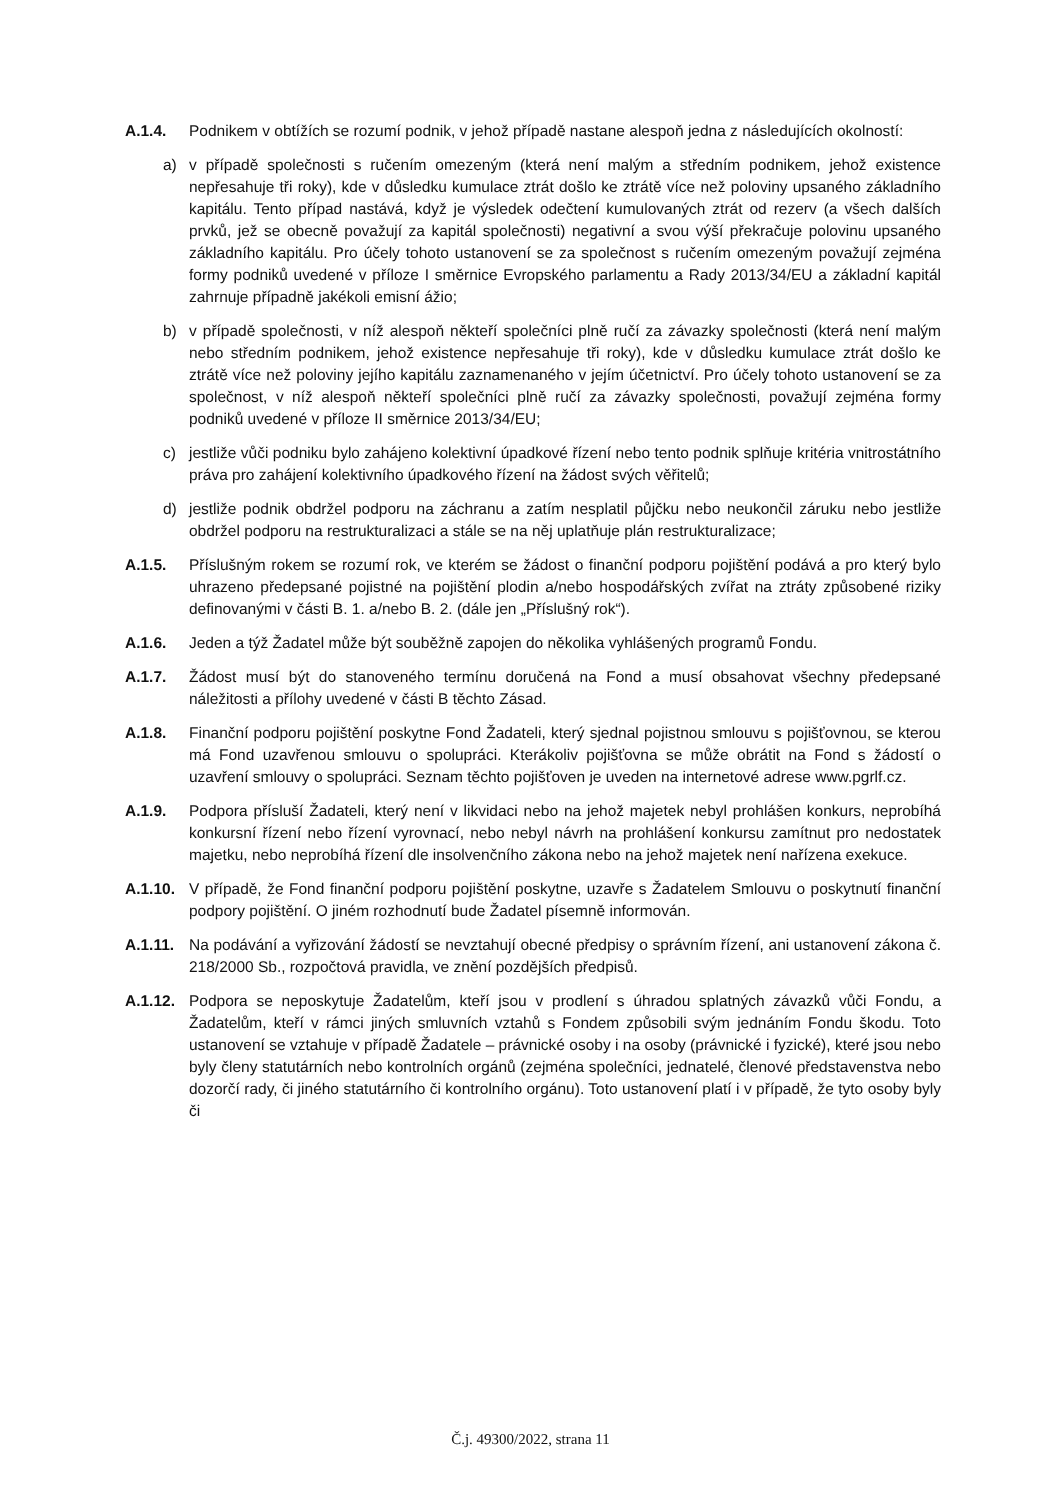A.1.4. Podnikem v obtížích se rozumí podnik, v jehož případě nastane alespoň jedna z následujících okolností:
a) v případě společnosti s ručením omezeným (která není malým a středním podnikem, jehož existence nepřesahuje tři roky), kde v důsledku kumulace ztrát došlo ke ztrátě více než poloviny upsaného základního kapitálu. Tento případ nastává, když je výsledek odečtení kumulovaných ztrát od rezerv (a všech dalších prvků, jež se obecně považují za kapitál společnosti) negativní a svou výší překračuje polovinu upsaného základního kapitálu. Pro účely tohoto ustanovení se za společnost s ručením omezeným považují zejména formy podniků uvedené v příloze I směrnice Evropského parlamentu a Rady 2013/34/EU a základní kapitál zahrnuje případně jakékoli emisní ážio;
b) v případě společnosti, v níž alespoň někteří společníci plně ručí za závazky společnosti (která není malým nebo středním podnikem, jehož existence nepřesahuje tři roky), kde v důsledku kumulace ztrát došlo ke ztrátě více než poloviny jejího kapitálu zaznamenaného v jejím účetnictví. Pro účely tohoto ustanovení se za společnost, v níž alespoň někteří společníci plně ručí za závazky společnosti, považují zejména formy podniků uvedené v příloze II směrnice 2013/34/EU;
c) jestliže vůči podniku bylo zahájeno kolektivní úpadkové řízení nebo tento podnik splňuje kritéria vnitrostátního práva pro zahájení kolektivního úpadkového řízení na žádost svých věřitelů;
d) jestliže podnik obdržel podporu na záchranu a zatím nesplatil půjčku nebo neukončil záruku nebo jestliže obdržel podporu na restrukturalizaci a stále se na něj uplatňuje plán restrukturalizace;
A.1.5. Příslušným rokem se rozumí rok, ve kterém se žádost o finanční podporu pojištění podává a pro který bylo uhrazeno předepsané pojistné na pojištění plodin a/nebo hospodářských zvířat na ztráty způsobené riziky definovanými v části B. 1. a/nebo B. 2. (dále jen „Příslušný rok“).
A.1.6. Jeden a týž Žadatel může být souběžně zapojen do několika vyhlášených programů Fondu.
A.1.7. Žádost musí být do stanoveného termínu doručená na Fond a musí obsahovat všechny předepsané náležitosti a přílohy uvedené v části B těchto Zásad.
A.1.8. Finanční podporu pojištění poskytne Fond Žadateli, který sjednal pojistnou smlouvu s pojišťovnou, se kterou má Fond uzavřenou smlouvu o spolupráci. Kterákoliv pojišťovna se může obrátit na Fond s žádostí o uzavření smlouvy o spolupráci. Seznam těchto pojišťoven je uveden na internetové adrese www.pgrlf.cz.
A.1.9. Podpora přísluší Žadateli, který není v likvidaci nebo na jehož majetek nebyl prohlášen konkurs, neprobíhá konkursní řízení nebo řízení vyrovnací, nebo nebyl návrh na prohlášení konkursu zamítnut pro nedostatek majetku, nebo neprobíhá řízení dle insolvenčního zákona nebo na jehož majetek není nařízena exekuce.
A.1.10.
V případě, že Fond finanční podporu pojištění poskytne, uzavře s Žadatelem Smlouvu o poskytnutí finanční podpory pojištění. O jiném rozhodnutí bude Žadatel písemně informován.
A.1.11.
Na podávání a vyřizování žádostí se nevztahují obecné předpisy o správním řízení, ani ustanovení zákona č. 218/2000 Sb., rozpočtová pravidla, ve znění pozdějších předpisů.
A.1.12.
Podpora se neposkytuje Žadatelům, kteří jsou v prodlení s úhradou splatných závazků vůči Fondu, a Žadatelům, kteří v rámci jiných smluvních vztahů s Fondem způsobili svým jednáním Fondu škodu. Toto ustanovení se vztahuje v případě Žadatele – právnické osoby i na osoby (právnické i fyzické), které jsou nebo byly členy statutárních nebo kontrolních orgánů (zejména společníci, jednatelé, členové představenstva nebo dozorčí rady, či jiného statutárního či kontrolního orgánu). Toto ustanovení platí i v případě, že tyto osoby byly či
Č.j. 49300/2022, strana 11